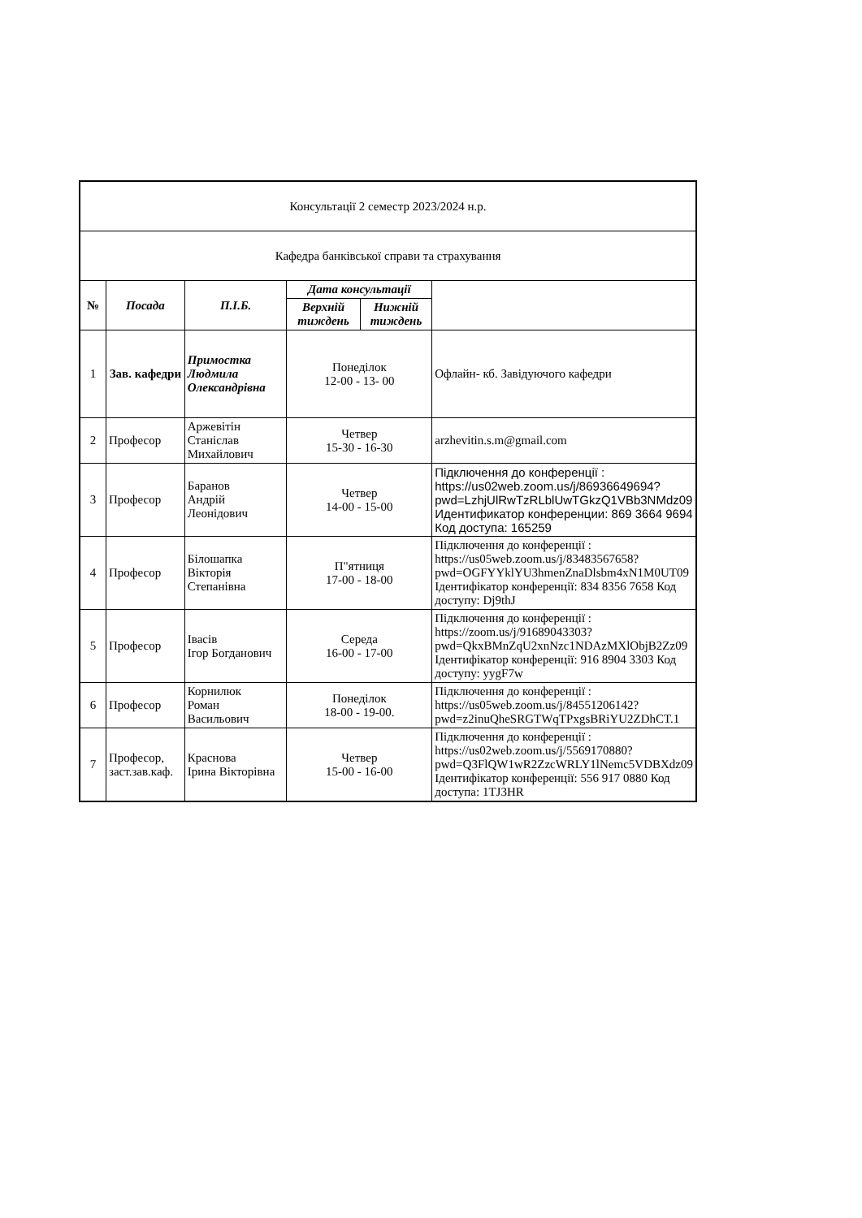| Консультації 2 семестр 2023/2024 н.р. | | | | | |
| Кафедра банківської справи та страхування | | | | | |
| № | Посада | П.І.Б. | Дата консультації | | |
| | | | Верхній тиждень | Нижній тиждень | |
| 1 | Зав. кафедри | Примостка Людмила Олександрівна | Понеділок 12-00 - 13- 00 | | Офлайн- кб. Завідуючого кафедри |
| 2 | Професор | Аржевітін Станіслав Михайлович | Четвер 15-30 - 16-30 | | arzhevitin.s.m@gmail.com |
| 3 | Професор | Баранов Андрій Леонідович | Четвер 14-00 - 15-00 | | Підключення до конференції : https://us02web.zoom.us/j/86936649694?pwd=LzhjUlRwTzRLblUwTGkzQ1VBb3NMdz09 Идентификатор конференции: 869 3664 9694 Код доступа: 165259 |
| 4 | Професор | Білошапка Вікторія Степанівна | П"ятниця 17-00 - 18-00 | | Підключення до конференції : https://us05web.zoom.us/j/83483567658?pwd=OGFYYklYU3hmenZnaDlsbm4xN1M0UT09 Ідентифікатор конференції: 834 8356 7658 Код доступу: Dj9thJ |
| 5 | Професор | Івасів Ігор Богданович | Середа 16-00 - 17-00 | | Підключення до конференції : https://zoom.us/j/91689043303?pwd=QkxBMnZqU2xnNzc1NDAzMXlObjB2Zz09 Ідентифікатор конференції: 916 8904 3303 Код доступу: yygF7w |
| 6 | Професор | Корнилюк Роман Васильович | Понеділок 18-00 - 19-00. | | Підключення до конференції : https://us05web.zoom.us/j/84551206142?pwd=z2inuQheSRGTWqTPxgsBRiYU2ZDhCT.1 |
| 7 | Професор, заст.зав.каф. | Краснова Ірина Вікторівна | Четвер 15-00 - 16-00 | | Підключення до конференції : https://us02web.zoom.us/j/5569170880?pwd=Q3FlQW1wR2ZzcWRLY1lNemc5VDBXdz09 Ідентифікатор конференції: 556 917 0880 Код доступа: 1TJ3HR |